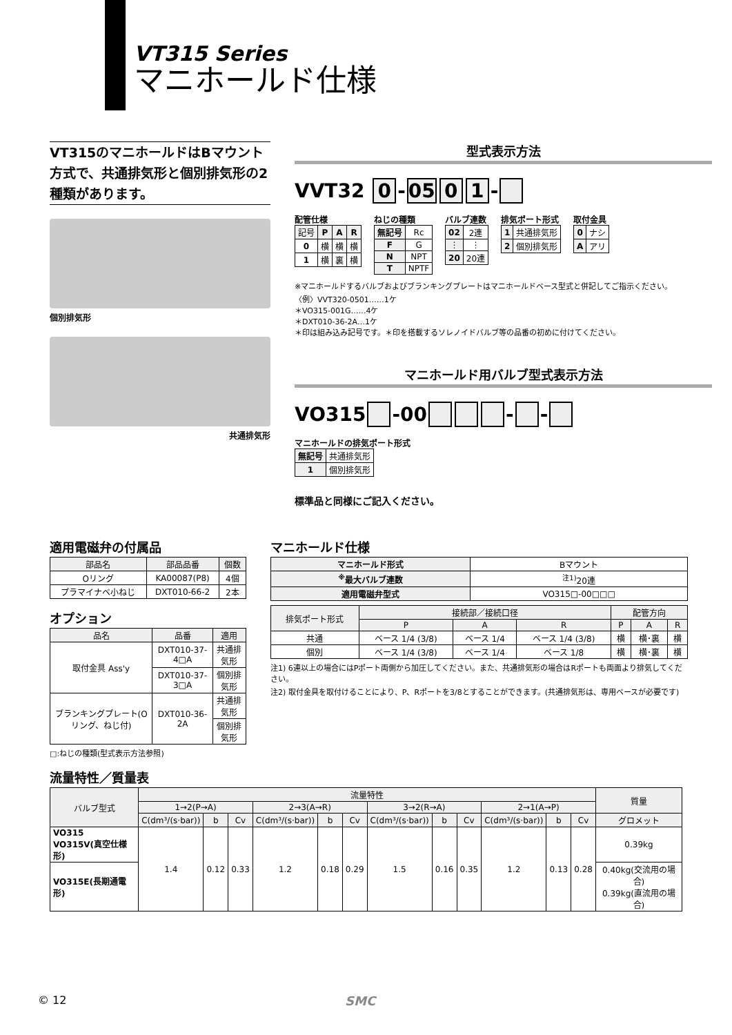VT315 Series
マニホールド仕様
VT315のマニホールドはBマウント方式で、共通排気形と個別排気形の2種類があります。
個別排気形
共通排気形
型式表示方法
VVT32 0 - 05 0 1 -
配管仕様
| 記号 | P | A | R |
| --- | --- | --- | --- |
| 0 | 横 | 横 | 横 |
| 1 | 横 | 裏 | 横 |
ねじの種類
| 無記号 | Rc |
| F | G |
| N | NPT |
| T | NPTF |
バルブ連数
| 02 | 2連 |
| ⋮ | ⋮ |
| 20 | 20連 |
排気ポート形式
| 1 | 共通排気形 |
| 2 | 個別排気形 |
取付金具
| 0 | ナシ |
| A | アリ |
※マニホールドするバルブおよびブランキングプレートはマニホールドベース型式と併記してご指示ください。
〈例〉VVT320-0501……1ケ
＊VO315-001G……4ケ
＊DXT010-36-2A…1ケ
＊印は組み込み記号です。＊印を搭載するソレノイドバルブ等の品番の初めに付けてください。
マニホールド用バルブ型式表示方法
VO315 -00 - -
マニホールドの排気ポート形式
| 無記号 | 共通排気形 |
| 1 | 個別排気形 |
標準品と同様にご記入ください。
適用電磁弁の付属品
| 部品名 | 部品品番 | 個数 |
| --- | --- | --- |
| Oリング | KA00087(P8) | 4個 |
| プラマイナベ小ねじ | DXT010-66-2 | 2本 |
オプション
| 品名 | 品番 | 適用 |
| --- | --- | --- |
| 取付金具 Ass'y | DXT010-37-4□A | 共通排気形 |
| | DXT010-37-3□A | 個別排気形 |
| ブランキングプレート(Oリング、ねじ付) | DXT010-36-2A | 共通排気形 |
| | | 個別排気形 |
□:ねじの種類(型式表示方法参照)
マニホールド仕様
| マニホールド形式 | Bマウント |
| <sup>※</sup>最大バルブ連数 | <sup>注1)</sup>20連 |
| 適用電磁弁型式 | VO315□-00□□□ |
| 排気ポート形式 | 接続部／接続口径 | | | 配管方向 | | |
| --- | --- | --- | --- | --- | --- | --- |
| | P | A | R | P | A | R |
| 共通 | ベース 1/4 (3/8) | ベース 1/4 | ベース 1/4 (3/8) | 横 | 横･裏 | 横 |
| 個別 | ベース 1/4 (3/8) | ベース 1/4 | ベース 1/8 | 横 | 横･裏 | 横 |
注1) 6連以上の場合にはPポート両側から加圧してください。また、共通排気形の場合はRポートも両面より排気してください。
注2) 取付金具を取付けることにより、P、Rポートを3/8とすることができます。(共通排気形は、専用ベースが必要です)
流量特性／質量表
| バルブ型式 | 流量特性 | | | | | | | | | | | | 質量 |
| --- | --- | --- | --- | --- | --- | --- | --- | --- | --- | --- | --- | --- | --- |
| | 1→2(P→A) | | | 2→3(A→R) | | | 3→2(R→A) | | | 2→1(A→P) | | | |
| | C(dm³/(s·bar)) | b | Cv | C(dm³/(s·bar)) | b | Cv | C(dm³/(s·bar)) | b | Cv | C(dm³/(s·bar)) | b | Cv | グロメット |
| VO315 VO315V(真空仕様形) | 1.4 | 0.12 | 0.33 | 1.2 | 0.18 | 0.29 | 1.5 | 0.16 | 0.35 | 1.2 | 0.13 | 0.28 | 0.39kg |
| VO315E(長期通電形) | | | | | | | | | | | | | 0.40kg(交流用の場合) 0.39kg(直流用の場合) |
© 12 SMC